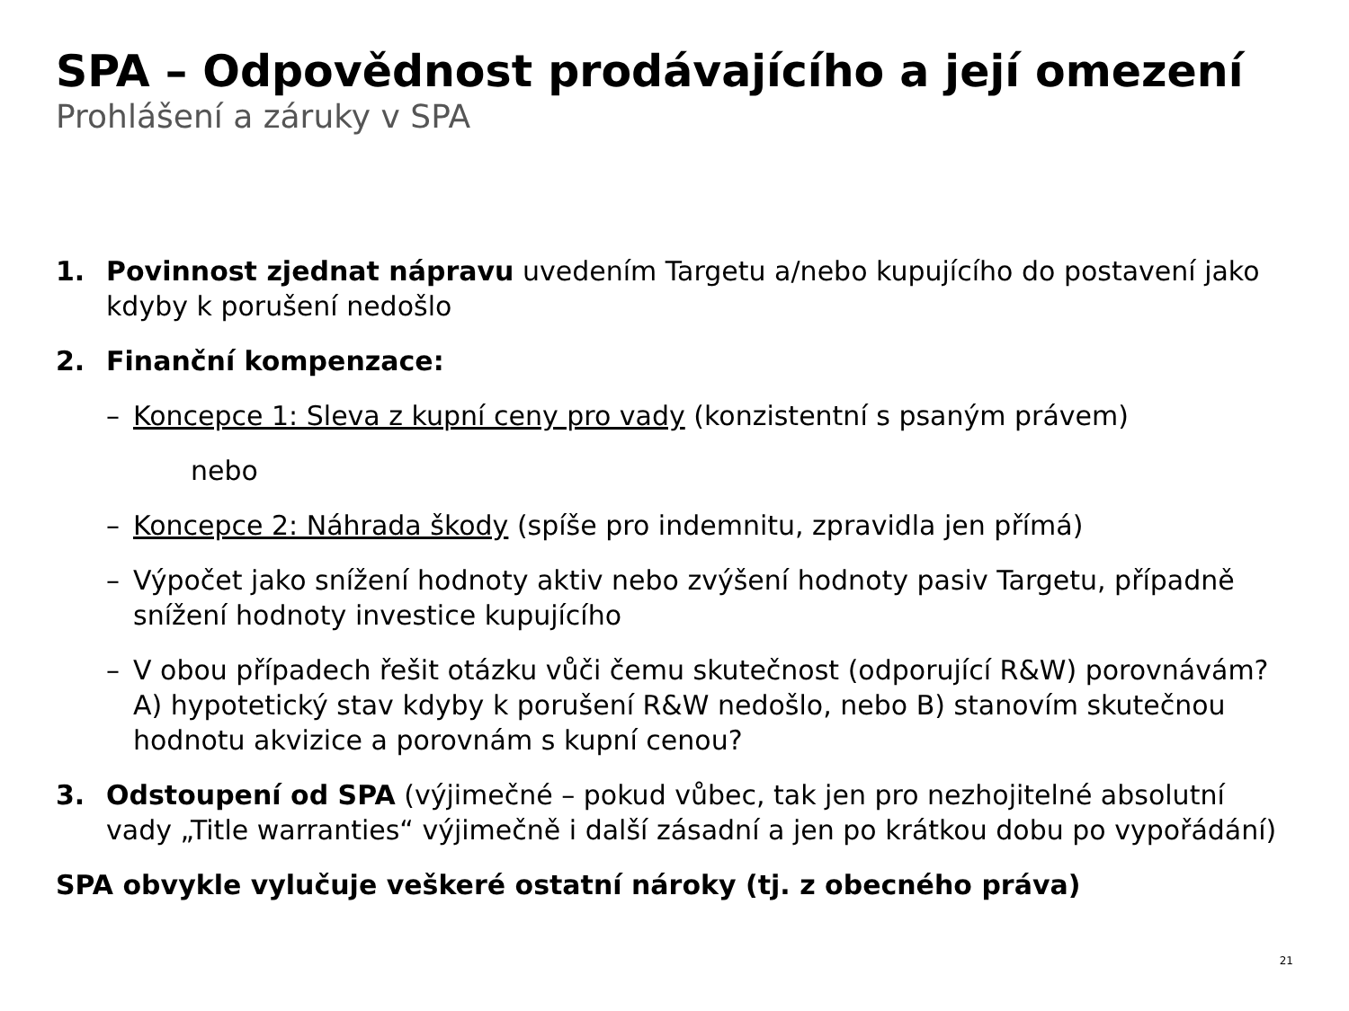SPA – Odpovědnost prodávajícího a její omezení
Prohlášení a záruky v SPA
1. Povinnost zjednat nápravu uvedením Targetu a/nebo kupujícího do postavení jako kdyby k porušení nedošlo
2. Finanční kompenzace:
– Koncepce 1: Sleva z kupní ceny pro vady (konzistentní s psaným právem)
nebo
– Koncepce 2: Náhrada škody (spíše pro indemnitu, zpravidla jen přímá)
– Výpočet jako snížení hodnoty aktiv nebo zvýšení hodnoty pasiv Targetu, případně snížení hodnoty investice kupujícího
– V obou případech řešit otázku vůči čemu skutečnost (odporující R&W) porovnávám? A) hypotetický stav kdyby k porušení R&W nedošlo, nebo B) stanovím skutečnou hodnotu akvizice a porovnám s kupní cenou?
3. Odstoupení od SPA (výjimečné – pokud vůbec, tak jen pro nezhojitelné absolutní vady „Title warranties“ výjimečně i další zásadní a jen po krátkou dobu po vypořádání)
SPA obvykle vylučuje veškeré ostatní nároky (tj. z obecného práva)
21